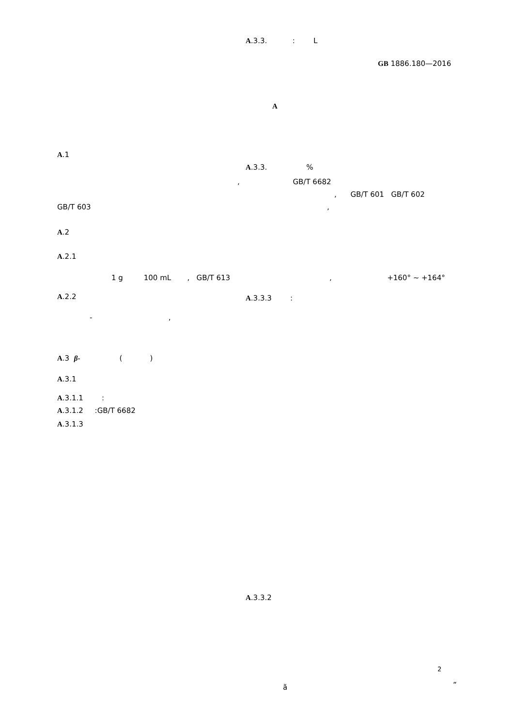A.3.3. : L
GB 1886.180—2016
A
A.1
A.3.3. %
, GB/T 6682
, GB/T 601 GB/T 602
GB/T 603 ,
A.2
A.2.1
1 g 100 mL , GB/T 613 , +160° ~ +164°
A.2.2 A.3.3.3 :
- ,
A.3 β- ( )
A.3.1
A.3.1.1 :
A.3.1.2 :GB/T 6682
A.3.1.3
A.3.3.2
2
ã ”